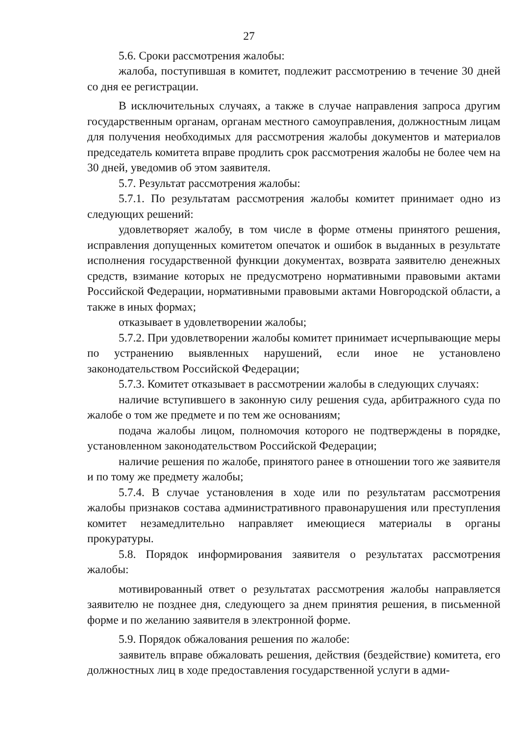27
5.6. Сроки рассмотрения жалобы:
жалоба, поступившая в комитет, подлежит рассмотрению в течение 30 дней со дня ее регистрации.
В исключительных случаях, а также в случае направления запроса другим государственным органам, органам местного самоуправления, должностным лицам для получения необходимых для рассмотрения жалобы документов и материалов председатель комитета вправе продлить срок рассмотрения жалобы не более чем на 30 дней, уведомив об этом заявителя.
5.7. Результат рассмотрения жалобы:
5.7.1. По результатам рассмотрения жалобы комитет принимает одно из следующих решений:
удовлетворяет жалобу, в том числе в форме отмены принятого решения, исправления допущенных комитетом опечаток и ошибок в выданных в результате исполнения государственной функции документах, возврата заявителю денежных средств, взимание которых не предусмотрено нормативными правовыми актами Российской Федерации, нормативными правовыми актами Новгородской области, а также в иных формах;
отказывает в удовлетворении жалобы;
5.7.2. При удовлетворении жалобы комитет принимает исчерпывающие меры по устранению выявленных нарушений, если иное не установлено законодательством Российской Федерации;
5.7.3. Комитет отказывает в рассмотрении жалобы в следующих случаях:
наличие вступившего в законную силу решения суда, арбитражного суда по жалобе о том же предмете и по тем же основаниям;
подача жалобы лицом, полномочия которого не подтверждены в порядке, установленном законодательством Российской Федерации;
наличие решения по жалобе, принятого ранее в отношении того же заявителя и по тому же предмету жалобы;
5.7.4. В случае установления в ходе или по результатам рассмотрения жалобы признаков состава административного правонарушения или преступления комитет незамедлительно направляет имеющиеся материалы в органы прокуратуры.
5.8. Порядок информирования заявителя о результатах рассмотрения жалобы:
мотивированный ответ о результатах рассмотрения жалобы направляется заявителю не позднее дня, следующего за днем принятия решения, в письменной форме и по желанию заявителя в электронной форме.
5.9. Порядок обжалования решения по жалобе:
заявитель вправе обжаловать решения, действия (бездействие) комитета, его должностных лиц в ходе предоставления государственной услуги в адми-